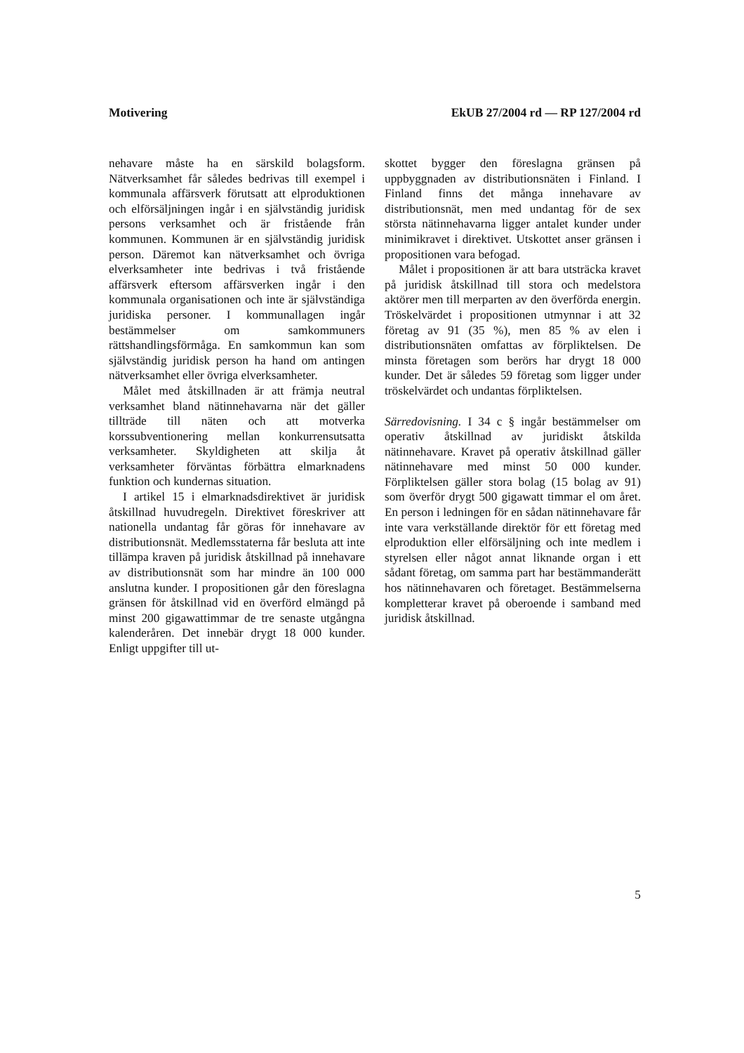Motivering EkUB 27/2004 rd — RP 127/2004 rd
nehavare måste ha en särskild bolagsform. Nätverksamhet får således bedrivas till exempel i kommunala affärsverk förutsatt att elproduktionen och elförsäljningen ingår i en självständig juridisk persons verksamhet och är fristående från kommunen. Kommunen är en självständig juridisk person. Däremot kan nätverksamhet och övriga elverksamheter inte bedrivas i två fristående affärsverk eftersom affärsverken ingår i den kommunala organisationen och inte är självständiga juridiska personer. I kommunallagen ingår bestämmelser om samkommuners rättshandlingsförmåga. En samkommun kan som självständig juridisk person ha hand om antingen nätverksamhet eller övriga elverksamheter.
Målet med åtskillnaden är att främja neutral verksamhet bland nätinnehavarna när det gäller tillträde till näten och att motverka korssubventionering mellan konkurrensutsatta verksamheter. Skyldigheten att skilja åt verksamheter förväntas förbättra elmarknadens funktion och kundernas situation.
I artikel 15 i elmarknadsdirektivet är juridisk åtskillnad huvudregeln. Direktivet föreskriver att nationella undantag får göras för innehavare av distributionsnät. Medlemsstaterna får besluta att inte tillämpa kraven på juridisk åtskillnad på innehavare av distributionsnät som har mindre än 100 000 anslutna kunder. I propositionen går den föreslagna gränsen för åtskillnad vid en överförd elmängd på minst 200 gigawattimmar de tre senaste utgångna kalenderåren. Det innebär drygt 18 000 kunder. Enligt uppgifter till ut-
skottet bygger den föreslagna gränsen på uppbyggnaden av distributionsnäten i Finland. I Finland finns det många innehavare av distributionsnät, men med undantag för de sex största nätinnehavarna ligger antalet kunder under minimikravet i direktivet. Utskottet anser gränsen i propositionen vara befogad.
Målet i propositionen är att bara utsträcka kravet på juridisk åtskillnad till stora och medelstora aktörer men till merparten av den överförda energin. Tröskelvärdet i propositionen utmynnar i att 32 företag av 91 (35 %), men 85 % av elen i distributionsnäten omfattas av förpliktelsen. De minsta företagen som berörs har drygt 18 000 kunder. Det är således 59 företag som ligger under tröskelvärdet och undantas förpliktelsen.
Särredovisning. I 34 c § ingår bestämmelser om operativ åtskillnad av juridiskt åtskilda nätinnehavare. Kravet på operativ åtskillnad gäller nätinnehavare med minst 50 000 kunder. Förpliktelsen gäller stora bolag (15 bolag av 91) som överför drygt 500 gigawatt timmar el om året. En person i ledningen för en sådan nätinnehavare får inte vara verkställande direktör för ett företag med elproduktion eller elförsäljning och inte medlem i styrelsen eller något annat liknande organ i ett sådant företag, om samma part har bestämmanderätt hos nätinnehavaren och företaget. Bestämmelserna kompletterar kravet på oberoende i samband med juridisk åtskillnad.
5